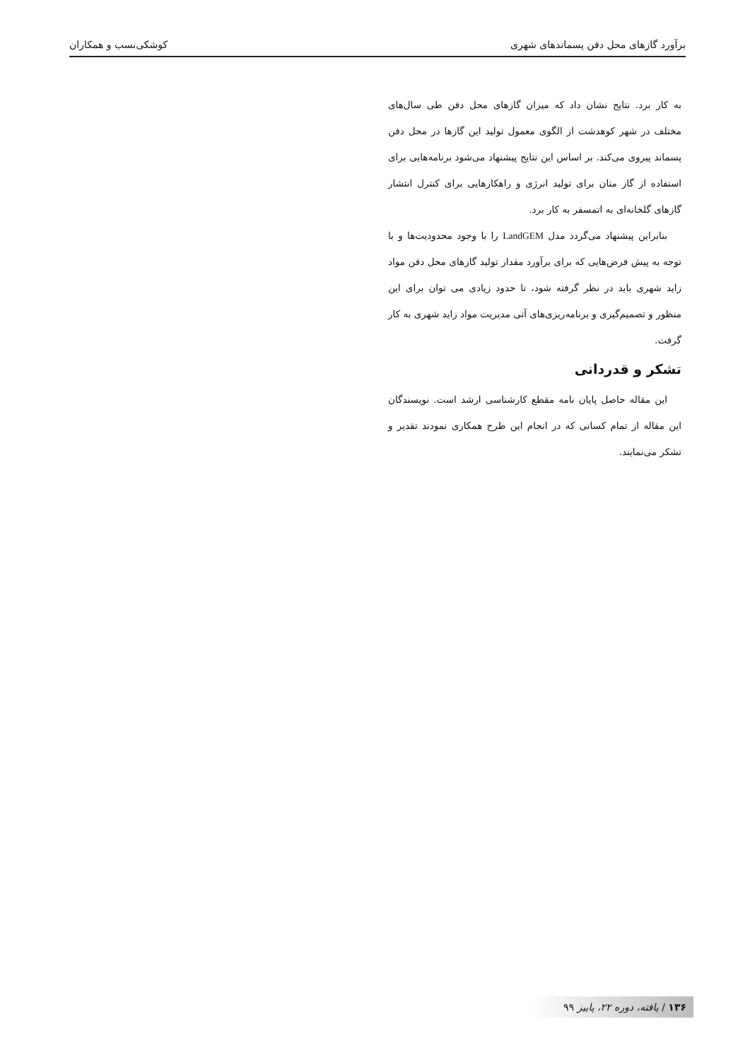برآورد گازهای محل دفن پسماندهای شهری کوشکی‌نسب و همکاران
به کار برد. نتایج نشان داد که میزان گازهای محل دفن طی سال‌های مختلف در شهر کوهدشت از الگوی معمول تولید این گازها در محل دفن پسماند پیروی می‌کند. بر اساس این نتایج پیشنهاد می‌شود برنامه‌هایی برای استفاده از گاز متان برای تولید انرژی و راهکارهایی برای کنترل انتشار گازهای گلخانه‌ای به اتمسفر به کار برد.
بنابراین پیشنهاد می‌گردد مدل LandGEM را با وجود محدودیت‌ها و با توجه به پیش فرض‌هایی که برای برآورد مقدار تولید گازهای محل دفن مواد زاید شهری باید در نظر گرفته شود، تا حدود زیادی می توان برای این منظور و تصمیم‌گیری و برنامه‌ریزی‌های آتی مدیریت مواد زاید شهری به کار گرفت.
تشکر و قدردانی
این مقاله حاصل پایان نامه مقطع کارشناسی ارشد است. نویسندگان این مقاله از تمام کسانی که در انجام این طرح همکاری نمودند تقدیر و تشکر می‌نمایند.
۱۳۶ / یافته، دوره ۲۲، پاییز ۹۹